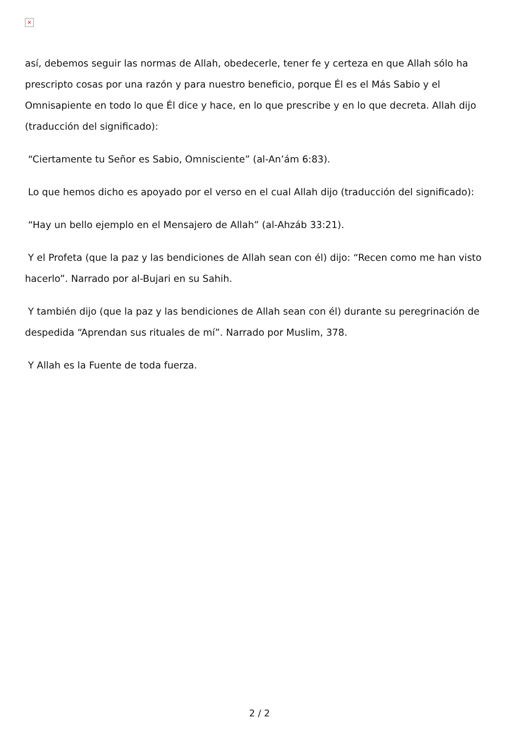×
así, debemos seguir las normas de Allah, obedecerle, tener fe y certeza en que Allah sólo ha prescripto cosas por una razón y para nuestro beneficio, porque Él es el Más Sabio y el Omnisapiente en todo lo que Él dice y hace, en lo que prescribe y en lo que decreta. Allah dijo (traducción del significado):
“Ciertamente tu Señor es Sabio, Omnisciente” (al-An’ám 6:83).
Lo que hemos dicho es apoyado por el verso en el cual Allah dijo (traducción del significado):
“Hay un bello ejemplo en el Mensajero de Allah” (al-Ahzáb 33:21).
Y el Profeta (que la paz y las bendiciones de Allah sean con él) dijo: “Recen como me han visto hacerlo”. Narrado por al-Bujari en su Sahih.
Y también dijo (que la paz y las bendiciones de Allah sean con él) durante su peregrinación de despedida “Aprendan sus rituales de mí”. Narrado por Muslim, 378.
Y Allah es la Fuente de toda fuerza.
2 / 2